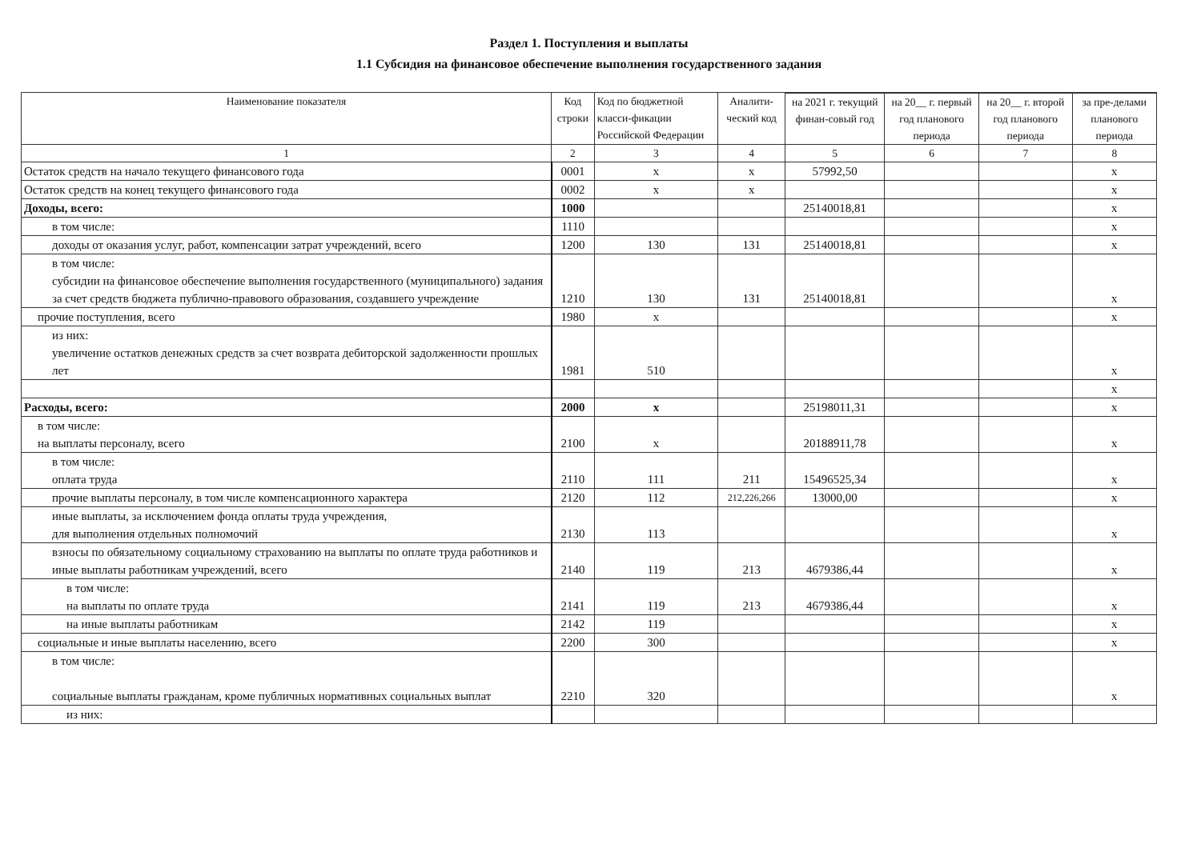Раздел 1. Поступления и выплаты
1.1 Субсидия на финансовое обеспечение выполнения государственного задания
| Наименование показателя | Код строки | Код по бюджетной класси-фикации Российской Федерации | Аналити-ческий код | | | | |
| --- | --- | --- | --- | --- | --- | --- | --- |
| | | | | на 2021 г. текущий финан-совый год | на 20__ г. первый год планового периода | на 20__ г. второй год планового периода | за пре-делами планового периода |
| 1 | 2 | 3 | 4 | 5 | 6 | 7 | 8 |
| Остаток средств на начало текущего финансового года | 0001 | x | x | 57992,50 | | | x |
| Остаток средств на конец текущего финансового года | 0002 | x | x | | | | x |
| Доходы, всего: | 1000 | | | 25140018,81 | | | x |
| в том числе: | 1110 | | | | | | x |
| доходы от оказания услуг, работ, компенсации затрат учреждений, всего | 1200 | 130 | 131 | 25140018,81 | | | x |
| в том числе: субсидии на финансовое обеспечение выполнения государственного (муниципального) задания за счет средств бюджета публично-правового образования, создавшего учреждение | 1210 | 130 | 131 | 25140018,81 | | | x |
| прочие поступления, всего | 1980 | x | | | | | x |
| из них: увеличение остатков денежных средств за счет возврата дебиторской задолженности прошлых лет | 1981 | 510 | | | | | x |
| | | | | | | | x |
| Расходы, всего: | 2000 | x | | 25198011,31 | | | x |
| в том числе: на выплаты персоналу, всего | 2100 | x | | 20188911,78 | | | x |
| в том числе: оплата труда | 2110 | 111 | 211 | 15496525,34 | | | x |
| прочие выплаты персоналу, в том числе компенсационного характера | 2120 | 112 | 212,226,266 | 13000,00 | | | x |
| иные выплаты, за исключением фонда оплаты труда учреждения, для выполнения отдельных полномочий | 2130 | 113 | | | | | x |
| взносы по обязательному социальному страхованию на выплаты по оплате труда работников и иные выплаты работникам учреждений, всего | 2140 | 119 | 213 | 4679386,44 | | | x |
| в том числе: на выплаты по оплате труда | 2141 | 119 | 213 | 4679386,44 | | | x |
| на иные выплаты работникам | 2142 | 119 | | | | | x |
| социальные и иные выплаты населению, всего | 2200 | 300 | | | | | x |
| в том числе: социальные выплаты гражданам, кроме публичных нормативных социальных выплат | 2210 | 320 | | | | | x |
| из них: | | | | | | | |